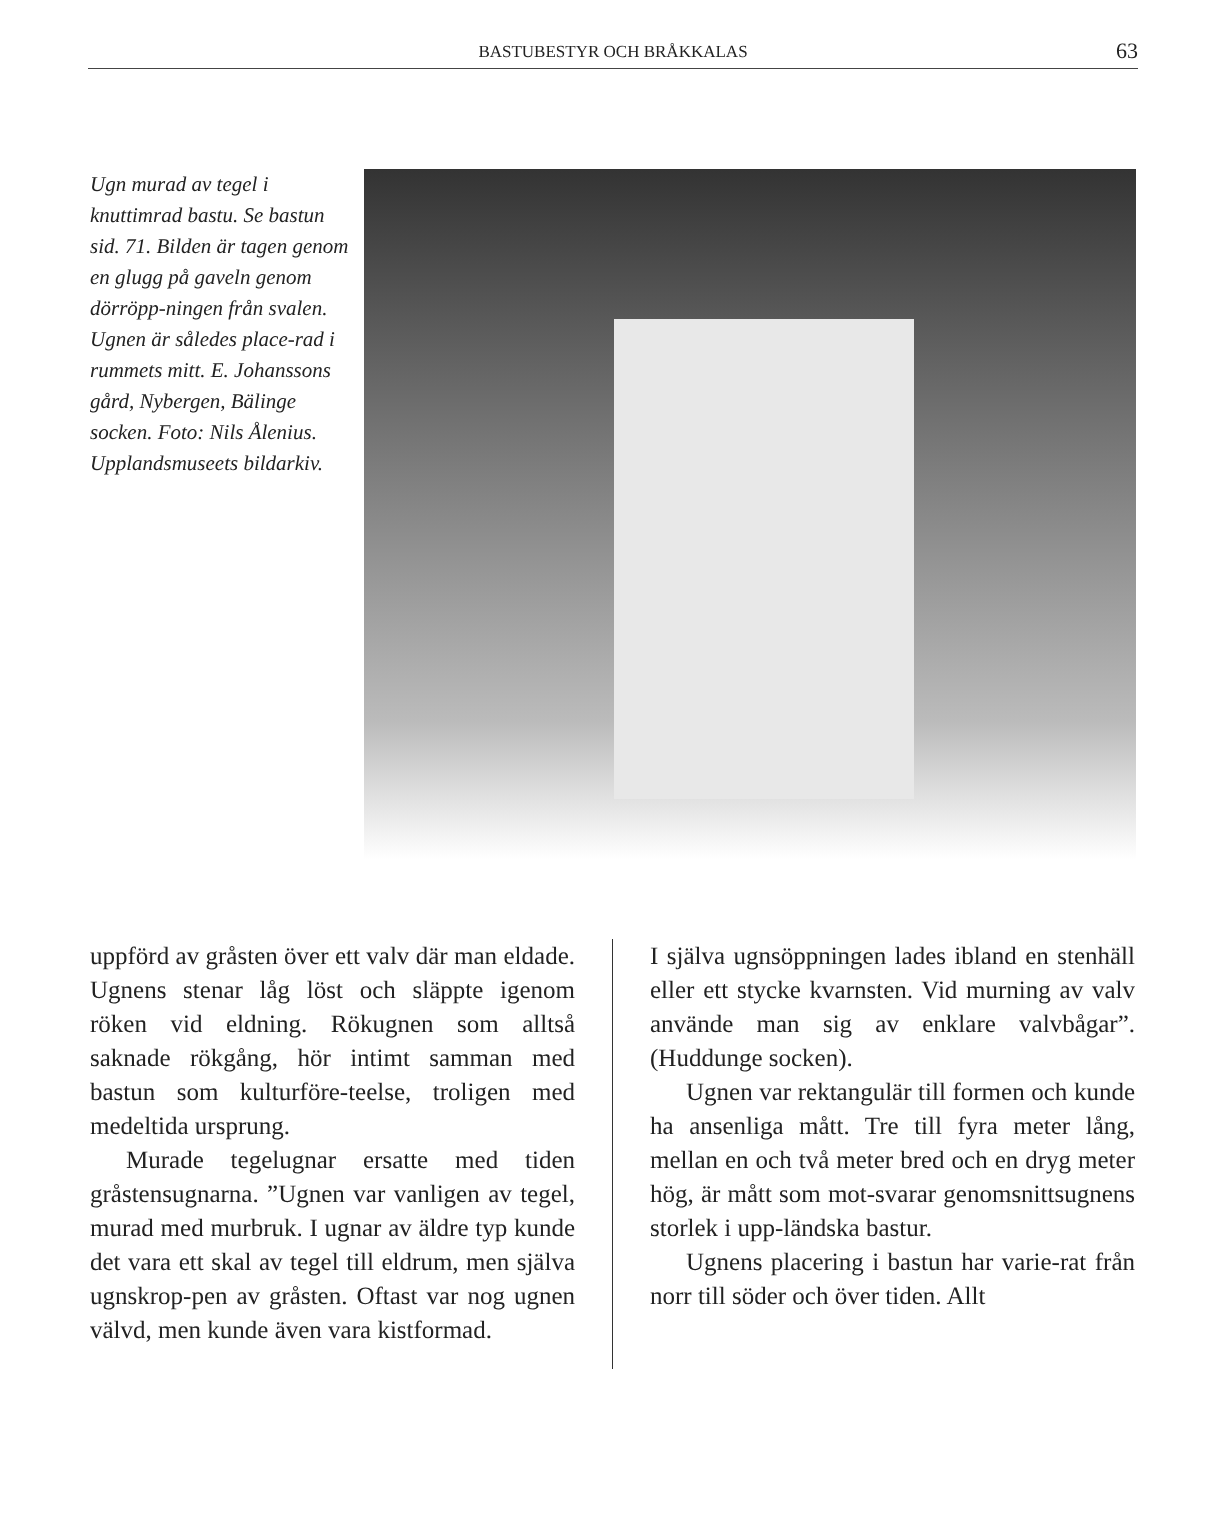BASTUBESTYR OCH BRÅKKALAS
63
Ugn murad av tegel i knuttimrad bastu. Se bastun sid. 71. Bilden är tagen genom en glugg på gaveln genom dörröpp-ningen från svalen. Ugnen är således place-rad i rummets mitt. E. Johanssons gård, Nybergen, Bälinge socken. Foto: Nils Ålenius. Upplandsmuseets bildarkiv.
uppförd av gråsten över ett valv där man eldade. Ugnens stenar låg löst och släppte igenom röken vid eldning. Rökugnen som alltså saknade rökgång, hör intimt samman med bastun som kulturföre-teelse, troligen med medeltida ursprung.
Murade tegelugnar ersatte med tiden gråstensugnarna. ”Ugnen var vanligen av tegel, murad med murbruk. I ugnar av äldre typ kunde det vara ett skal av tegel till eldrum, men själva ugnskrop-pen av gråsten. Oftast var nog ugnen välvd, men kunde även vara kistformad.
I själva ugnsöppningen lades ibland en stenhäll eller ett stycke kvarnsten. Vid murning av valv använde man sig av enklare valvbågar”. (Huddunge socken).
Ugnen var rektangulär till formen och kunde ha ansenliga mått. Tre till fyra meter lång, mellan en och två meter bred och en dryg meter hög, är mått som mot-svarar genomsnittsugnens storlek i upp-ländska bastur.
Ugnens placering i bastun har varie-rat från norr till söder och över tiden. Allt